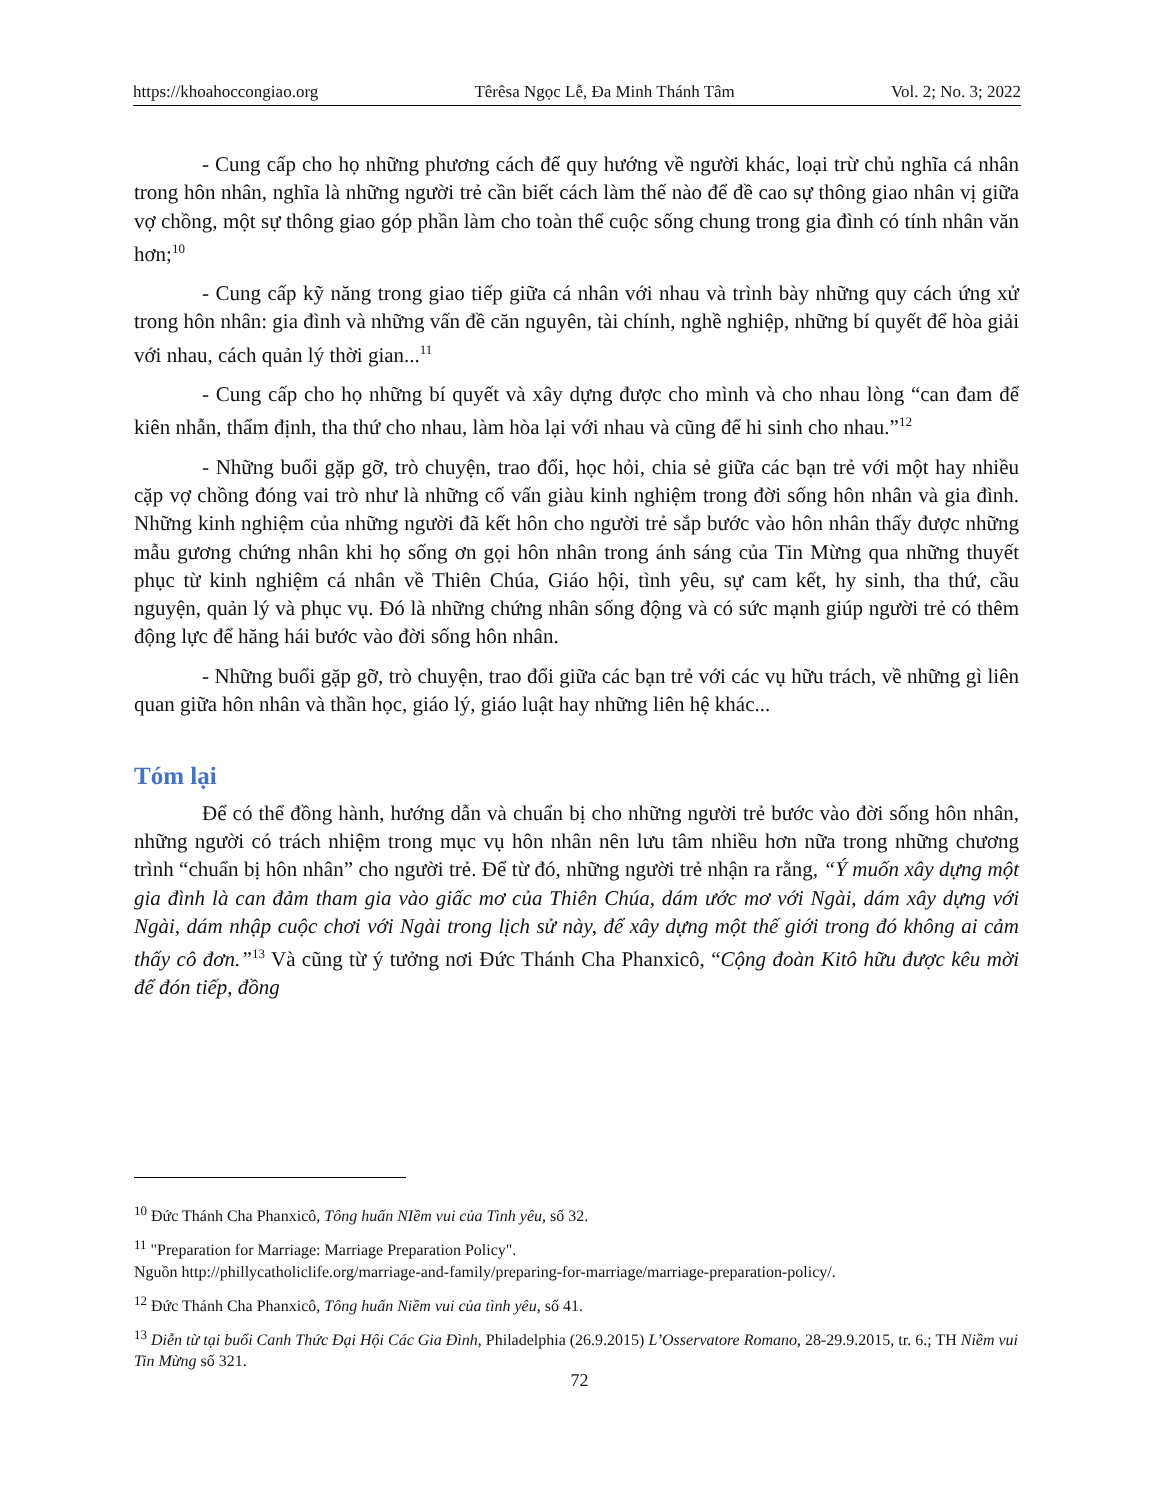https://khoahoccongiao.org Têrêsa Ngọc Lễ, Đa Minh Thánh Tâm Vol. 2; No. 3; 2022
- Cung cấp cho họ những phương cách để quy hướng về người khác, loại trừ chủ nghĩa cá nhân trong hôn nhân, nghĩa là những người trẻ cần biết cách làm thế nào để đề cao sự thông giao nhân vị giữa vợ chồng, một sự thông giao góp phần làm cho toàn thể cuộc sống chung trong gia đình có tính nhân văn hơn;<sup>10</sup>
- Cung cấp kỹ năng trong giao tiếp giữa cá nhân với nhau và trình bày những quy cách ứng xử trong hôn nhân: gia đình và những vấn đề căn nguyên, tài chính, nghề nghiệp, những bí quyết để hòa giải với nhau, cách quản lý thời gian...<sup>11</sup>
- Cung cấp cho họ những bí quyết và xây dựng được cho mình và cho nhau lòng “can đam để kiên nhẫn, thẩm định, tha thứ cho nhau, làm hòa lại với nhau và cũng để hi sinh cho nhau.”<sup>12</sup>
- Những buổi gặp gỡ, trò chuyện, trao đổi, học hỏi, chia sẻ giữa các bạn trẻ với một hay nhiều cặp vợ chồng đóng vai trò như là những cố vấn giàu kinh nghiệm trong đời sống hôn nhân và gia đình. Những kinh nghiệm của những người đã kết hôn cho người trẻ sắp bước vào hôn nhân thấy được những mẫu gương chứng nhân khi họ sống ơn gọi hôn nhân trong ánh sáng của Tin Mừng qua những thuyết phục từ kinh nghiệm cá nhân về Thiên Chúa, Giáo hội, tình yêu, sự cam kết, hy sinh, tha thứ, cầu nguyện, quản lý và phục vụ. Đó là những chứng nhân sống động và có sức mạnh giúp người trẻ có thêm động lực để hăng hái bước vào đời sống hôn nhân.
- Những buổi gặp gỡ, trò chuyện, trao đổi giữa các bạn trẻ với các vụ hữu trách, về những gì liên quan giữa hôn nhân và thần học, giáo lý, giáo luật hay những liên hệ khác...
Tóm lại
Để có thể đồng hành, hướng dẫn và chuẩn bị cho những người trẻ bước vào đời sống hôn nhân, những người có trách nhiệm trong mục vụ hôn nhân nên lưu tâm nhiều hơn nữa trong những chương trình “chuẩn bị hôn nhân” cho người trẻ. Để từ đó, những người trẻ nhận ra rằng, “Ý muốn xây dựng một gia đình là can đảm tham gia vào giấc mơ của Thiên Chúa, dám ước mơ với Ngài, dám xây dựng với Ngài, dám nhập cuộc chơi với Ngài trong lịch sử này, để xây dựng một thế giới trong đó không ai cảm thấy cô đơn.”<sup>13</sup> Và cũng từ ý tưởng nơi Đức Thánh Cha Phanxicô, “Cộng đoàn Kitô hữu được kêu mời để đón tiếp, đồng
<sup>10</sup> Đức Thánh Cha Phanxicô, Tông huấn NIềm vui của Tình yêu, số 32.
<sup>11</sup> "Preparation for Marriage: Marriage Preparation Policy".
Nguồn http://phillycatholiclife.org/marriage-and-family/preparing-for-marriage/marriage-preparation-policy/.
<sup>12</sup> Đức Thánh Cha Phanxicô, Tông huấn Niềm vui của tình yêu, số 41.
<sup>13</sup> Diễn từ tại buổi Canh Thức Đại Hội Các Gia Đình, Philadelphia (26.9.2015) L’Osservatore Romano, 28-29.9.2015, tr. 6.; TH Niềm vui Tin Mừng số 321.
72